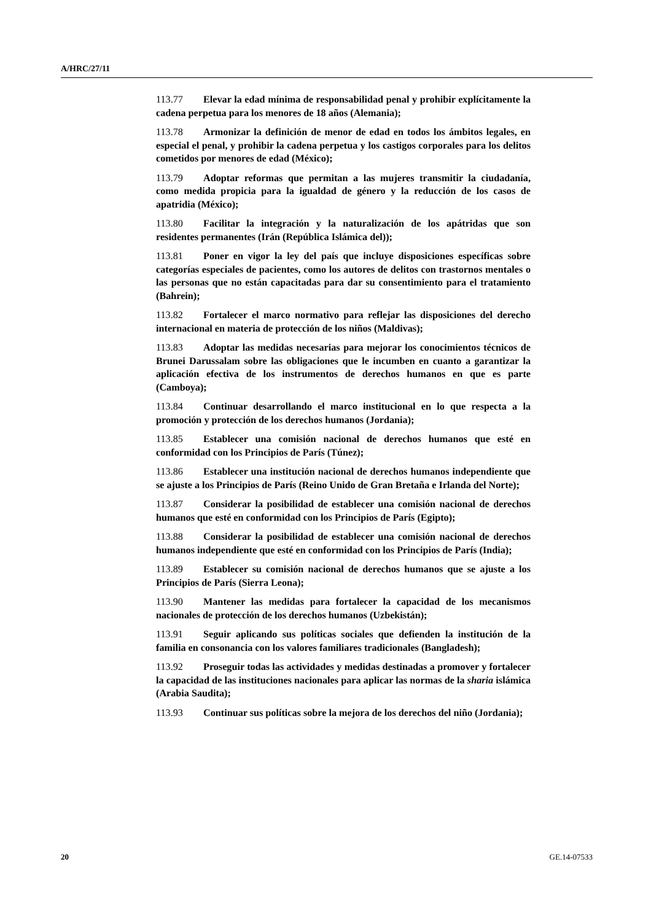A/HRC/27/11
113.77 Elevar la edad mínima de responsabilidad penal y prohibir explícitamente la cadena perpetua para los menores de 18 años (Alemania);
113.78 Armonizar la definición de menor de edad en todos los ámbitos legales, en especial el penal, y prohibir la cadena perpetua y los castigos corporales para los delitos cometidos por menores de edad (México);
113.79 Adoptar reformas que permitan a las mujeres transmitir la ciudadanía, como medida propicia para la igualdad de género y la reducción de los casos de apatridia (México);
113.80 Facilitar la integración y la naturalización de los apátridas que son residentes permanentes (Irán (República Islámica del));
113.81 Poner en vigor la ley del país que incluye disposiciones específicas sobre categorías especiales de pacientes, como los autores de delitos con trastornos mentales o las personas que no están capacitadas para dar su consentimiento para el tratamiento (Bahrein);
113.82 Fortalecer el marco normativo para reflejar las disposiciones del derecho internacional en materia de protección de los niños (Maldivas);
113.83 Adoptar las medidas necesarias para mejorar los conocimientos técnicos de Brunei Darussalam sobre las obligaciones que le incumben en cuanto a garantizar la aplicación efectiva de los instrumentos de derechos humanos en que es parte (Camboya);
113.84 Continuar desarrollando el marco institucional en lo que respecta a la promoción y protección de los derechos humanos (Jordania);
113.85 Establecer una comisión nacional de derechos humanos que esté en conformidad con los Principios de París (Túnez);
113.86 Establecer una institución nacional de derechos humanos independiente que se ajuste a los Principios de París (Reino Unido de Gran Bretaña e Irlanda del Norte);
113.87 Considerar la posibilidad de establecer una comisión nacional de derechos humanos que esté en conformidad con los Principios de París (Egipto);
113.88 Considerar la posibilidad de establecer una comisión nacional de derechos humanos independiente que esté en conformidad con los Principios de París (India);
113.89 Establecer su comisión nacional de derechos humanos que se ajuste a los Principios de París (Sierra Leona);
113.90 Mantener las medidas para fortalecer la capacidad de los mecanismos nacionales de protección de los derechos humanos (Uzbekistán);
113.91 Seguir aplicando sus políticas sociales que defienden la institución de la familia en consonancia con los valores familiares tradicionales (Bangladesh);
113.92 Proseguir todas las actividades y medidas destinadas a promover y fortalecer la capacidad de las instituciones nacionales para aplicar las normas de la sharia islámica (Arabia Saudita);
113.93 Continuar sus políticas sobre la mejora de los derechos del niño (Jordania);
20 GE.14-07533